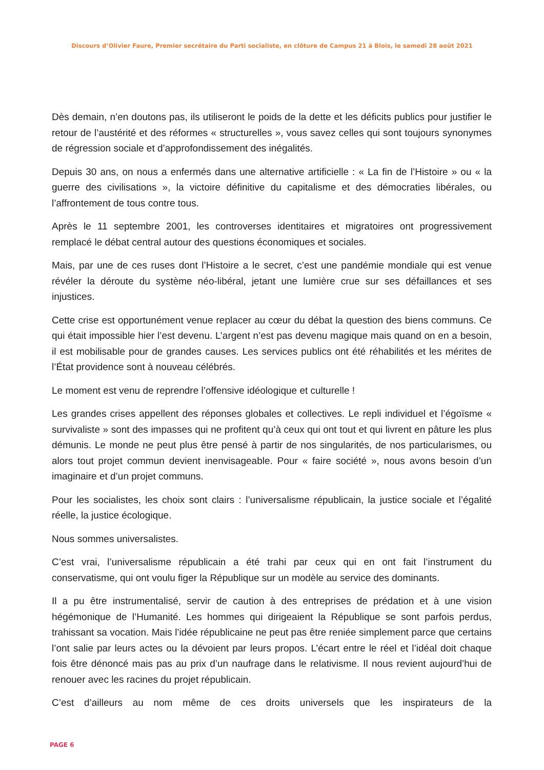Discours d’Olivier Faure, Premier secrétaire du Parti socialiste, en clôture de Campus 21 à Blois, le samedi 28 août 2021
Dès demain, n’en doutons pas, ils utiliseront le poids de la dette et les déficits publics pour justifier le retour de l’austérité et des réformes « structurelles », vous savez celles qui sont toujours synonymes de régression sociale et d’approfondissement des inégalités.
Depuis 30 ans, on nous a enfermés dans une alternative artificielle : « La fin de l’Histoire » ou « la guerre des civilisations », la victoire définitive du capitalisme et des démocraties libérales, ou l’affrontement de tous contre tous.
Après le 11 septembre 2001, les controverses identitaires et migratoires ont progressivement remplacé le débat central autour des questions économiques et sociales.
Mais, par une de ces ruses dont l’Histoire a le secret, c’est une pandémie mondiale qui est venue révéler la déroute du système néo-libéral, jetant une lumière crue sur ses défaillances et ses injustices.
Cette crise est opportunément venue replacer au cœur du débat la question des biens communs. Ce qui était impossible hier l’est devenu. L’argent n’est pas devenu magique mais quand on en a besoin, il est mobilisable pour de grandes causes. Les services publics ont été réhabilités et les mérites de l’État providence sont à nouveau célébrés.
Le moment est venu de reprendre l’offensive idéologique et culturelle !
Les grandes crises appellent des réponses globales et collectives. Le repli individuel et l’égoïsme « survivaliste » sont des impasses qui ne profitent qu’à ceux qui ont tout et qui livrent en pâture les plus démunis. Le monde ne peut plus être pensé à partir de nos singularités, de nos particularismes, ou alors tout projet commun devient inenvisageable. Pour « faire société », nous avons besoin d’un imaginaire et d’un projet communs.
Pour les socialistes, les choix sont clairs : l’universalisme républicain, la justice sociale et l’égalité réelle, la justice écologique.
Nous sommes universalistes.
C’est vrai, l’universalisme républicain a été trahi par ceux qui en ont fait l’instrument du conservatisme, qui ont voulu figer la République sur un modèle au service des dominants.
Il a pu être instrumentalisé, servir de caution à des entreprises de prédation et à une vision hégémonique de l’Humanité. Les hommes qui dirigeaient la République se sont parfois perdus, trahissant sa vocation. Mais l’idée républicaine ne peut pas être reniée simplement parce que certains l’ont salie par leurs actes ou la dévoient par leurs propos. L’écart entre le réel et l’idéal doit chaque fois être dénoncé mais pas au prix d’un naufrage dans le relativisme. Il nous revient aujourd’hui de renouer avec les racines du projet républicain.
C’est d’ailleurs au nom même de ces droits universels que les inspirateurs de la
PAGE 6